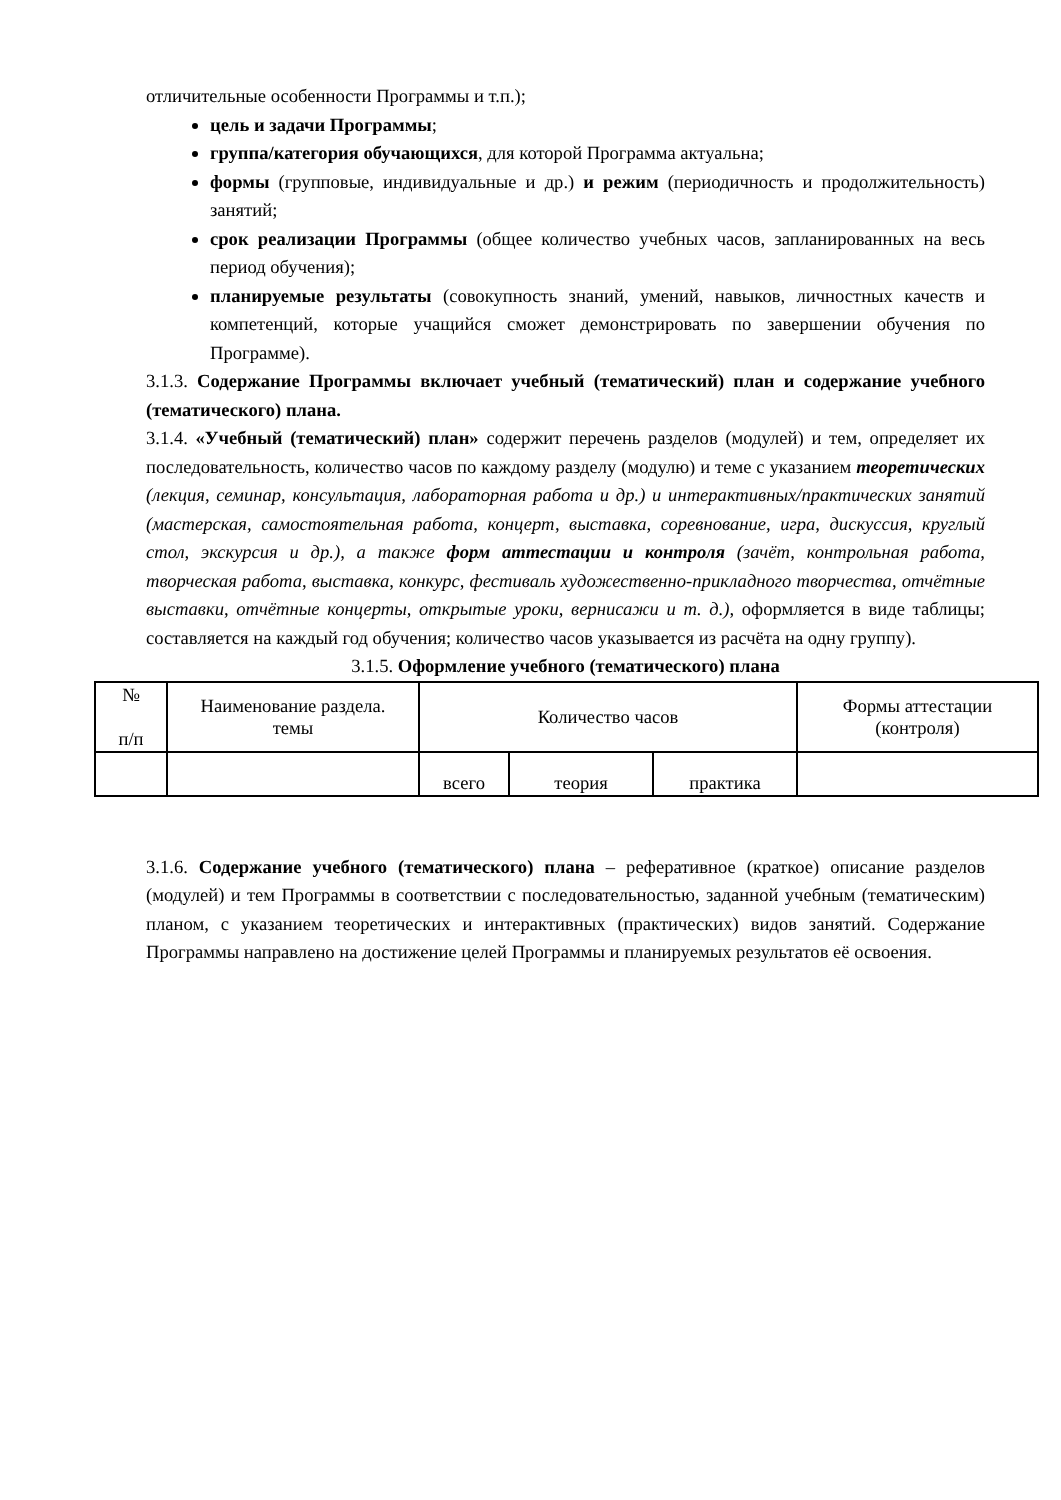отличительные особенности Программы и т.п.);
цель и задачи Программы;
группа/категория обучающихся, для которой Программа актуальна;
формы (групповые, индивидуальные и др.) и режим (периодичность и продолжительность) занятий;
срок реализации Программы (общее количество учебных часов, запланированных на весь период обучения);
планируемые результаты (совокупность знаний, умений, навыков, личностных качеств и компетенций, которые учащийся сможет демонстрировать по завершении обучения по Программе).
3.1.3. Содержание Программы включает учебный (тематический) план и содержание учебного (тематического) плана.
3.1.4. «Учебный (тематический) план» содержит перечень разделов (модулей) и тем, определяет их последовательность, количество часов по каждому разделу (модулю) и теме с указанием теоретических (лекция, семинар, консультация, лабораторная работа и др.) и интерактивных/практических занятий (мастерская, самостоятельная работа, концерт, выставка, соревнование, игра, дискуссия, круглый стол, экскурсия и др.), а также форм аттестации и контроля (зачёт, контрольная работа, творческая работа, выставка, конкурс, фестиваль художественно-прикладного творчества, отчётные выставки, отчётные концерты, открытые уроки, вернисажи и т. д.), оформляется в виде таблицы; составляется на каждый год обучения; количество часов указывается из расчёта на одну группу).
3.1.5. Оформление учебного (тематического) плана
| № п/п | Наименование раздела. темы | Количество часов | | | Формы аттестации (контроля) |
| --- | --- | --- | --- | --- | --- |
| | | всего | теория | практика | |
3.1.6. Содержание учебного (тематического) плана – реферативное (краткое) описание разделов (модулей) и тем Программы в соответствии с последовательностью, заданной учебным (тематическим) планом, с указанием теоретических и интерактивных (практических) видов занятий. Содержание Программы направлено на достижение целей Программы и планируемых результатов её освоения.